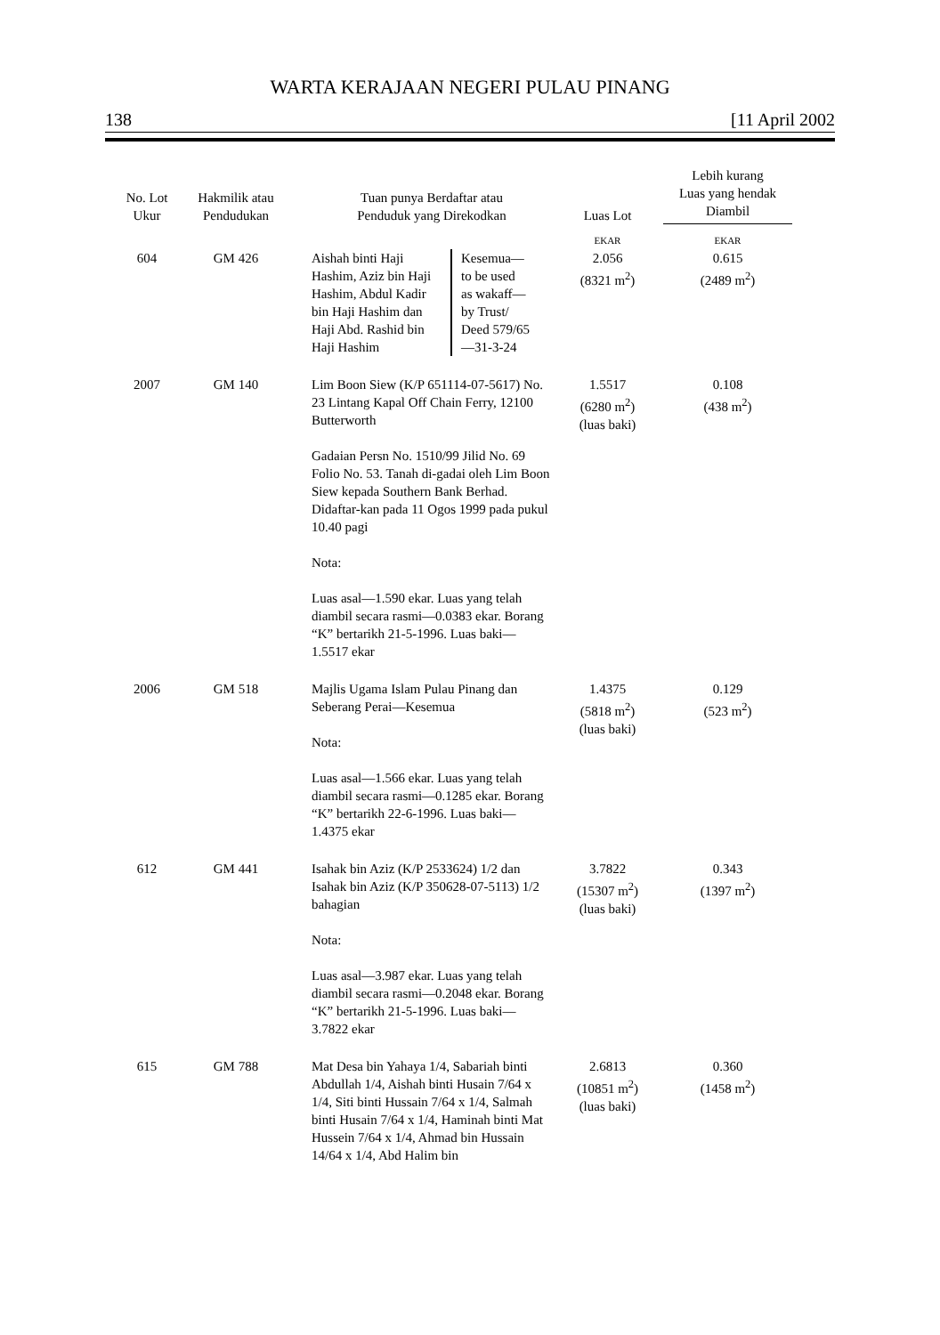WARTA KERAJAAN NEGERI PULAU PINANG
138 [11 April 2002
| No. Lot Ukur | Hakmilik atau Pendudukan | Tuan punya Berdaftar atau Penduduk yang Direkodkan | Luas Lot | Lebih kurang Luas yang hendak Diambil |
| --- | --- | --- | --- | --- |
| | | | EKAR | EKAR |
| 604 | GM 426 | Aishah binti Haji Hashim, Aziz bin Haji Hashim, Abdul Kadir bin Haji Hashim dan Haji Abd. Rashid bin Haji Hashim Kesemua— to be used as wakaff— by Trust/ Deed 579/65 —31-3-24 | 2.056 (8321 m<sup>2</sup>) | 0.615 (2489 m<sup>2</sup>) |
| 2007 | GM 140 | Lim Boon Siew (K/P 651114-07-5617) No. 23 Lintang Kapal Off Chain Ferry, 12100 Butterworth Gadaian Persn No. 1510/99 Jilid No. 69 Folio No. 53. Tanah di-gadai oleh Lim Boon Siew kepada Southern Bank Berhad. Didaftar-kan pada 11 Ogos 1999 pada pukul 10.40 pagi Nota: Luas asal—1.590 ekar. Luas yang telah diambil secara rasmi—0.0383 ekar. Borang “K” bertarikh 21-5-1996. Luas baki—1.5517 ekar | 1.5517 (6280 m<sup>2</sup>) (luas baki) | 0.108 (438 m<sup>2</sup>) |
| 2006 | GM 518 | Majlis Ugama Islam Pulau Pinang dan Seberang Perai—Kesemua Nota: Luas asal—1.566 ekar. Luas yang telah diambil secara rasmi—0.1285 ekar. Borang “K” bertarikh 22-6-1996. Luas baki—1.4375 ekar | 1.4375 (5818 m<sup>2</sup>) (luas baki) | 0.129 (523 m<sup>2</sup>) |
| 612 | GM 441 | Isahak bin Aziz (K/P 2533624) 1/2 dan Isahak bin Aziz (K/P 350628-07-5113) 1/2 bahagian Nota: Luas asal—3.987 ekar. Luas yang telah diambil secara rasmi—0.2048 ekar. Borang “K” bertarikh 21-5-1996. Luas baki—3.7822 ekar | 3.7822 (15307 m<sup>2</sup>) (luas baki) | 0.343 (1397 m<sup>2</sup>) |
| 615 | GM 788 | Mat Desa bin Yahaya 1/4, Sabariah binti Abdullah 1/4, Aishah binti Husain 7/64 x 1/4, Siti binti Hussain 7/64 x 1/4, Salmah binti Husain 7/64 x 1/4, Haminah binti Mat Hussein 7/64 x 1/4, Ahmad bin Hussain 14/64 x 1/4, Abd Halim bin | 2.6813 (10851 m<sup>2</sup>) (luas baki) | 0.360 (1458 m<sup>2</sup>) |